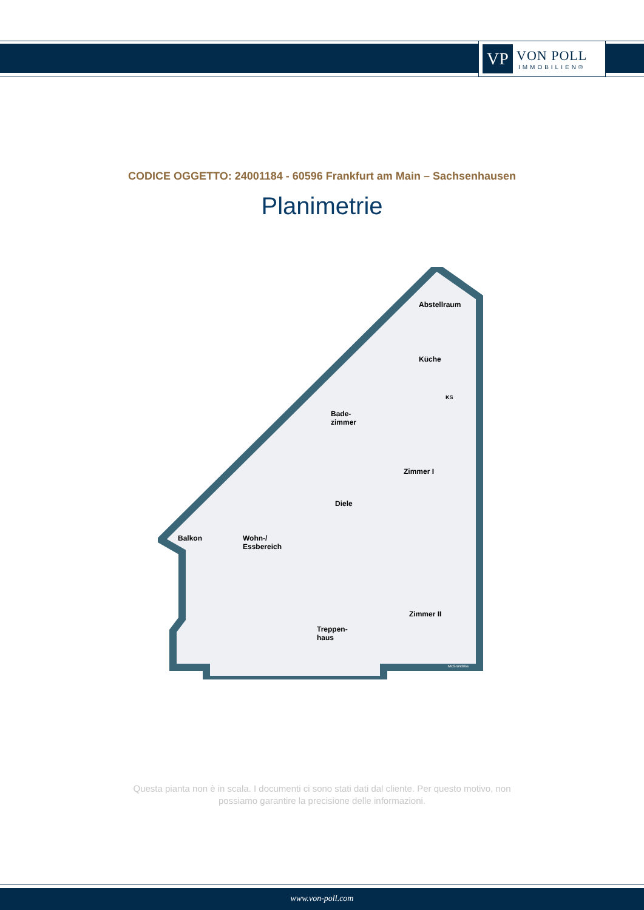VP
VON POLL
IMMOBILIEN®
CODICE OGGETTO: 24001184 - 60596 Frankfurt am Main – Sachsenhausen
Planimetrie
Abstellraum
Küche
KS
Bade-
zimmer
Zimmer I
Diele
Balkon Wohn-/
Essbereich
Zimmer II
Treppen-
haus
McGrundriss
Questa pianta non è in scala. I documenti ci sono stati dati dal cliente. Per questo motivo, non
possiamo garantire la precisione delle informazioni.
www.von-poll.com